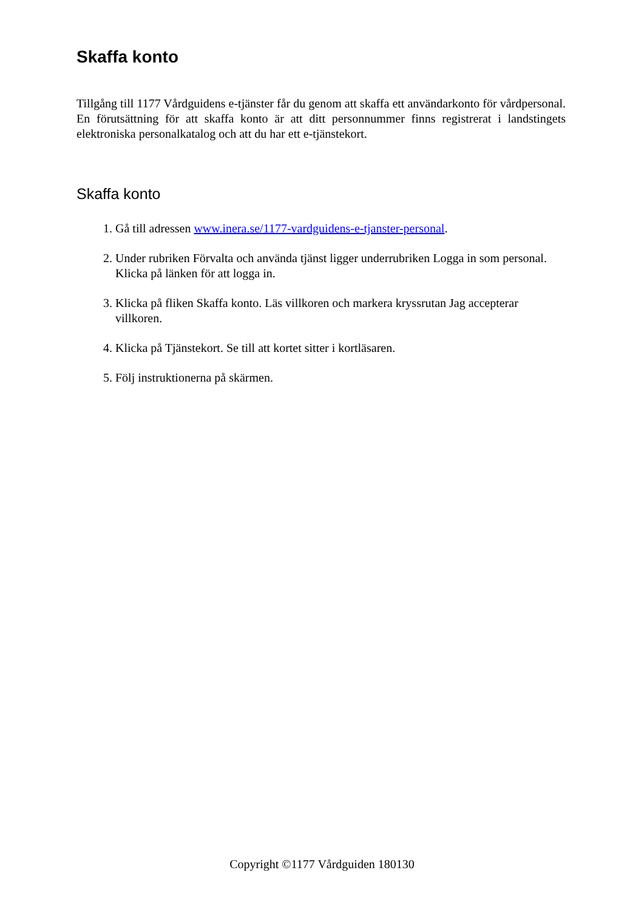Skaffa konto
Tillgång till 1177 Vårdguidens e-tjänster får du genom att skaffa ett användarkonto för vårdpersonal. En förutsättning för att skaffa konto är att ditt personnummer finns registrerat i landstingets elektroniska personalkatalog och att du har ett e-tjänstekort.
Skaffa konto
1. Gå till adressen www.inera.se/1177-vardguidens-e-tjanster-personal.
2. Under rubriken Förvalta och använda tjänst ligger underrubriken Logga in som personal. Klicka på länken för att logga in.
3. Klicka på fliken Skaffa konto. Läs villkoren och markera kryssrutan Jag accepterar villkoren.
4. Klicka på Tjänstekort. Se till att kortet sitter i kortläsaren.
5. Följ instruktionerna på skärmen.
Copyright ©1177 Vårdguiden 180130